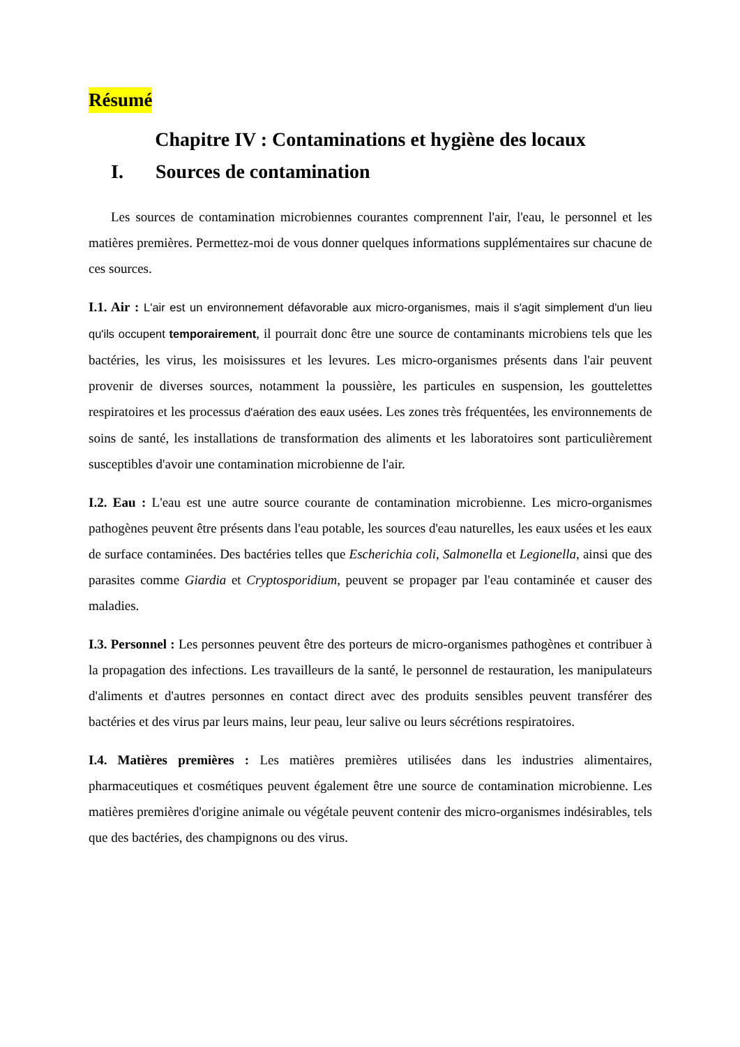Résumé
Chapitre IV : Contaminations et hygiène des locaux
I. Sources de contamination
Les sources de contamination microbiennes courantes comprennent l'air, l'eau, le personnel et les matières premières. Permettez-moi de vous donner quelques informations supplémentaires sur chacune de ces sources.
I.1. Air : L'air est un environnement défavorable aux micro-organismes, mais il s'agit simplement d'un lieu qu'ils occupent temporairement, il pourrait donc être une source de contaminants microbiens tels que les bactéries, les virus, les moisissures et les levures. Les micro-organismes présents dans l'air peuvent provenir de diverses sources, notamment la poussière, les particules en suspension, les gouttelettes respiratoires et les processus d'aération des eaux usées. Les zones très fréquentées, les environnements de soins de santé, les installations de transformation des aliments et les laboratoires sont particulièrement susceptibles d'avoir une contamination microbienne de l'air.
I.2. Eau : L'eau est une autre source courante de contamination microbienne. Les micro-organismes pathogènes peuvent être présents dans l'eau potable, les sources d'eau naturelles, les eaux usées et les eaux de surface contaminées. Des bactéries telles que Escherichia coli, Salmonella et Legionella, ainsi que des parasites comme Giardia et Cryptosporidium, peuvent se propager par l'eau contaminée et causer des maladies.
I.3. Personnel : Les personnes peuvent être des porteurs de micro-organismes pathogènes et contribuer à la propagation des infections. Les travailleurs de la santé, le personnel de restauration, les manipulateurs d'aliments et d'autres personnes en contact direct avec des produits sensibles peuvent transférer des bactéries et des virus par leurs mains, leur peau, leur salive ou leurs sécrétions respiratoires.
I.4. Matières premières : Les matières premières utilisées dans les industries alimentaires, pharmaceutiques et cosmétiques peuvent également être une source de contamination microbienne. Les matières premières d'origine animale ou végétale peuvent contenir des micro-organismes indésirables, tels que des bactéries, des champignons ou des virus.